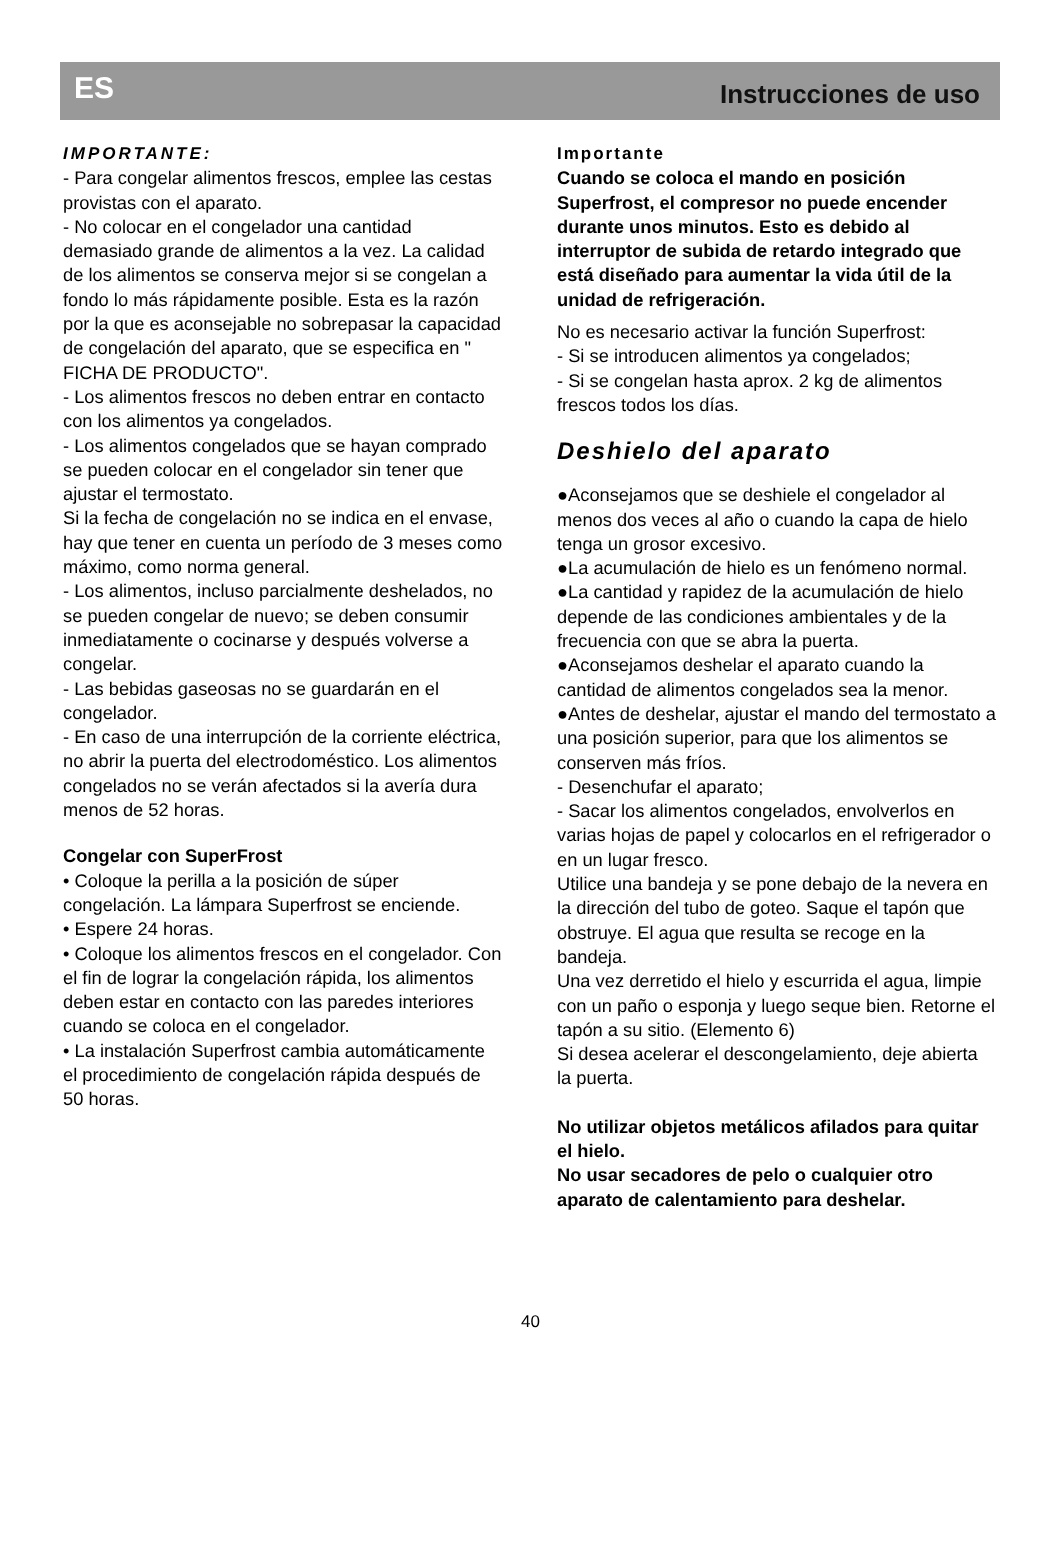ES Instrucciones de uso
IMPORTANTE:
- Para congelar alimentos frescos, emplee las cestas provistas con el aparato.
- No colocar en el congelador una cantidad demasiado grande de alimentos a la vez. La calidad de los alimentos se conserva mejor si se congelan a fondo lo más rápidamente posible. Esta es la razón por la que es aconsejable no sobrepasar la capacidad de congelación del aparato, que se especifica en " FICHA DE PRODUCTO".
- Los alimentos frescos no deben entrar en contacto con los alimentos ya congelados.
- Los alimentos congelados que se hayan comprado se pueden colocar en el congelador sin tener que ajustar el termostato.
Si la fecha de congelación no se indica en el envase, hay que tener en cuenta un período de 3 meses como máximo, como norma general.
- Los alimentos, incluso parcialmente deshelados, no se pueden congelar de nuevo; se deben consumir inmediatamente o cocinarse y después volverse a congelar.
- Las bebidas gaseosas no se guardarán en el congelador.
- En caso de una interrupción de la corriente eléctrica, no abrir la puerta del electrodoméstico. Los alimentos congelados no se verán afectados si la avería dura menos de 52 horas.
Congelar con SuperFrost
• Coloque la perilla a la posición de súper congelación. La lámpara Superfrost se enciende.
• Espere 24 horas.
• Coloque los alimentos frescos en el congelador. Con el fin de lograr la congelación rápida, los alimentos deben estar en contacto con las paredes interiores cuando se coloca en el congelador.
• La instalación Superfrost cambia automáticamente el procedimiento de congelación rápida después de 50 horas.
Importante
Cuando se coloca el mando en posición Superfrost, el compresor no puede encender durante unos minutos. Esto es debido al interruptor de subida de retardo integrado que está diseñado para aumentar la vida útil de la unidad de refrigeración.
No es necesario activar la función Superfrost:
- Si se introducen alimentos ya congelados;
- Si se congelan hasta aprox. 2 kg de alimentos frescos todos los días.
Deshielo del aparato
●Aconsejamos que se deshiele el congelador al menos dos veces al año o cuando la capa de hielo tenga un grosor excesivo.
●La acumulación de hielo es un fenómeno normal.
●La cantidad y rapidez de la acumulación de hielo depende de las condiciones ambientales y de la frecuencia con que se abra la puerta.
●Aconsejamos deshelar el aparato cuando la cantidad de alimentos congelados sea la menor.
●Antes de deshelar, ajustar el mando del termostato a una posición superior, para que los alimentos se conserven más fríos.
- Desenchufar el aparato;
- Sacar los alimentos congelados, envolverlos en varias hojas de papel y colocarlos en el refrigerador o en un lugar fresco.
Utilice una bandeja y se pone debajo de la nevera en la dirección del tubo de goteo. Saque el tapón que obstruye. El agua que resulta se recoge en la bandeja.
Una vez derretido el hielo y escurrida el agua, limpie con un paño o esponja y luego seque bien. Retorne el tapón a su sitio. (Elemento 6)
Si desea acelerar el descongelamiento, deje abierta la puerta.
No utilizar objetos metálicos afilados para quitar el hielo.
No usar secadores de pelo o cualquier otro aparato de calentamiento para deshelar.
40